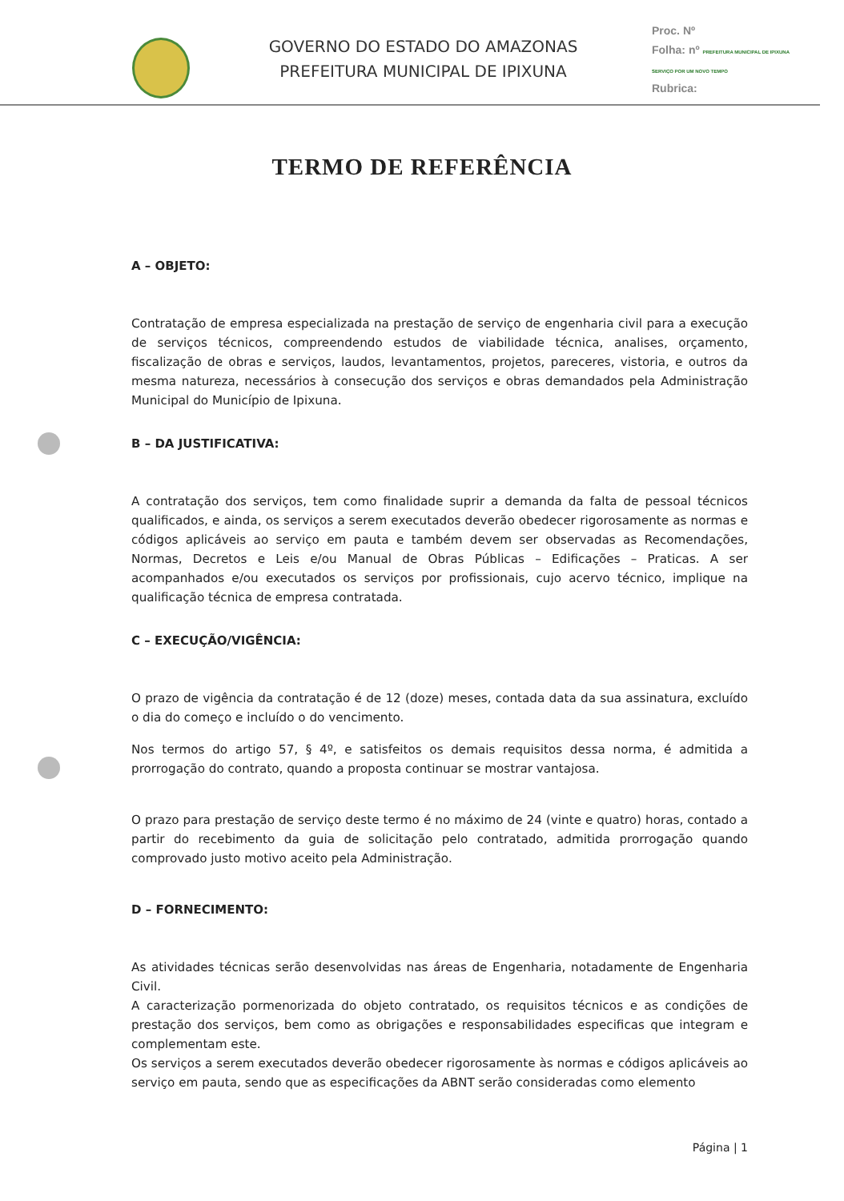GOVERNO DO ESTADO DO AMAZONAS
PREFEITURA MUNICIPAL DE IPIXUNA
Proc. Nº
Folha: nº PREFEITURA MUNICIPAL DE IPIXUNA SERVIÇO POR UM NOVO TEMPO
Rubrica:
TERMO DE REFERÊNCIA
A – OBJETO:
Contratação de empresa especializada na prestação de serviço de engenharia civil para a execução de serviços técnicos, compreendendo estudos de viabilidade técnica, analises, orçamento, fiscalização de obras e serviços, laudos, levantamentos, projetos, pareceres, vistoria, e outros da mesma natureza, necessários à consecução dos serviços e obras demandados pela Administração Municipal do Município de Ipixuna.
B – DA JUSTIFICATIVA:
A contratação dos serviços, tem como finalidade suprir a demanda da falta de pessoal técnicos qualificados, e ainda, os serviços a serem executados deverão obedecer rigorosamente as normas e códigos aplicáveis ao serviço em pauta e também devem ser observadas as Recomendações, Normas, Decretos e Leis e/ou Manual de Obras Públicas – Edificações – Praticas. A ser acompanhados e/ou executados os serviços por profissionais, cujo acervo técnico, implique na qualificação técnica de empresa contratada.
C – EXECUÇÃO/VIGÊNCIA:
O prazo de vigência da contratação é de 12 (doze) meses, contada data da sua assinatura, excluído o dia do começo e incluído o do vencimento.
Nos termos do artigo 57, § 4º, e satisfeitos os demais requisitos dessa norma, é admitida a prorrogação do contrato, quando a proposta continuar se mostrar vantajosa.
O prazo para prestação de serviço deste termo é no máximo de 24 (vinte e quatro) horas, contado a partir do recebimento da guia de solicitação pelo contratado, admitida prorrogação quando comprovado justo motivo aceito pela Administração.
D – FORNECIMENTO:
As atividades técnicas serão desenvolvidas nas áreas de Engenharia, notadamente de Engenharia Civil.
A caracterização pormenorizada do objeto contratado, os requisitos técnicos e as condições de prestação dos serviços, bem como as obrigações e responsabilidades especificas que integram e complementam este.
Os serviços a serem executados deverão obedecer rigorosamente às normas e códigos aplicáveis ao serviço em pauta, sendo que as especificações da ABNT serão consideradas como elemento
Página | 1